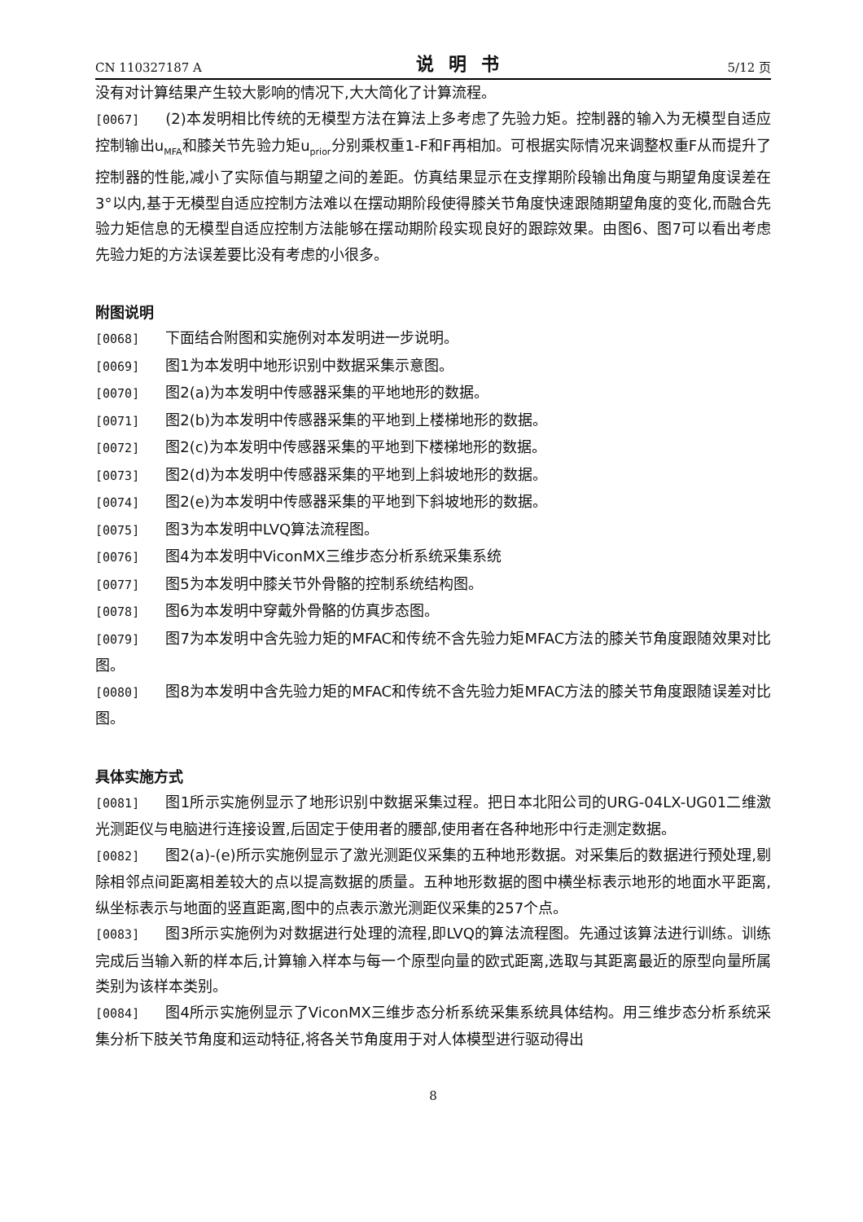CN 110327187 A 说明书 5/12 页
没有对计算结果产生较大影响的情况下,大大简化了计算流程。
[0067] (2)本发明相比传统的无模型方法在算法上多考虑了先验力矩。控制器的输入为无模型自适应控制输出u<sub>MFA</sub>和膝关节先验力矩u<sub>prior</sub>分别乘权重1-F和F再相加。可根据实际情况来调整权重F从而提升了控制器的性能,减小了实际值与期望之间的差距。仿真结果显示在支撑期阶段输出角度与期望角度误差在3°以内,基于无模型自适应控制方法难以在摆动期阶段使得膝关节角度快速跟随期望角度的变化,而融合先验力矩信息的无模型自适应控制方法能够在摆动期阶段实现良好的跟踪效果。由图6、图7可以看出考虑先验力矩的方法误差要比没有考虑的小很多。
附图说明
[0068] 下面结合附图和实施例对本发明进一步说明。
[0069] 图1为本发明中地形识别中数据采集示意图。
[0070] 图2(a)为本发明中传感器采集的平地地形的数据。
[0071] 图2(b)为本发明中传感器采集的平地到上楼梯地形的数据。
[0072] 图2(c)为本发明中传感器采集的平地到下楼梯地形的数据。
[0073] 图2(d)为本发明中传感器采集的平地到上斜坡地形的数据。
[0074] 图2(e)为本发明中传感器采集的平地到下斜坡地形的数据。
[0075] 图3为本发明中LVQ算法流程图。
[0076] 图4为本发明中ViconMX三维步态分析系统采集系统
[0077] 图5为本发明中膝关节外骨骼的控制系统结构图。
[0078] 图6为本发明中穿戴外骨骼的仿真步态图。
[0079] 图7为本发明中含先验力矩的MFAC和传统不含先验力矩MFAC方法的膝关节角度跟随效果对比图。
[0080] 图8为本发明中含先验力矩的MFAC和传统不含先验力矩MFAC方法的膝关节角度跟随误差对比图。
具体实施方式
[0081] 图1所示实施例显示了地形识别中数据采集过程。把日本北阳公司的URG-04LX-UG01二维激光测距仪与电脑进行连接设置,后固定于使用者的腰部,使用者在各种地形中行走测定数据。
[0082] 图2(a)-(e)所示实施例显示了激光测距仪采集的五种地形数据。对采集后的数据进行预处理,剔除相邻点间距离相差较大的点以提高数据的质量。五种地形数据的图中横坐标表示地形的地面水平距离,纵坐标表示与地面的竖直距离,图中的点表示激光测距仪采集的257个点。
[0083] 图3所示实施例为对数据进行处理的流程,即LVQ的算法流程图。先通过该算法进行训练。训练完成后当输入新的样本后,计算输入样本与每一个原型向量的欧式距离,选取与其距离最近的原型向量所属类别为该样本类别。
[0084] 图4所示实施例显示了ViconMX三维步态分析系统采集系统具体结构。用三维步态分析系统采集分析下肢关节角度和运动特征,将各关节角度用于对人体模型进行驱动得出
8